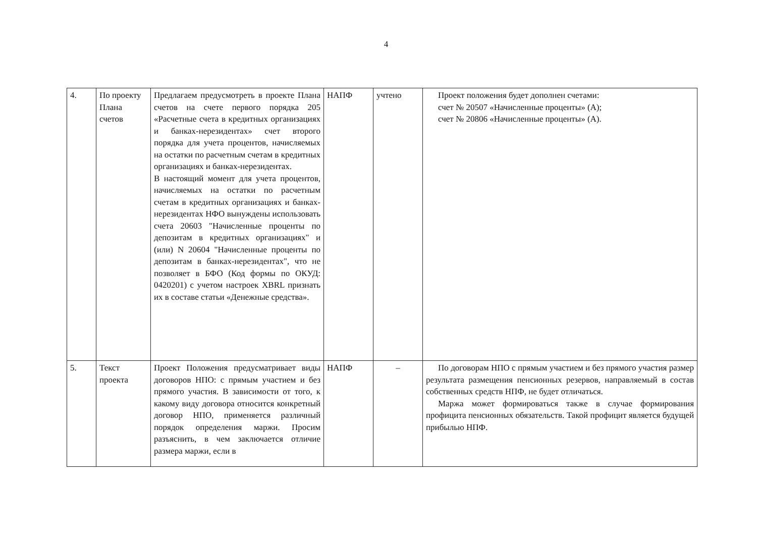4
| 4. | По проекту Плана счетов | Предлагаем предусмотреть в проекте Плана счетов на счете первого порядка 205 «Расчетные счета в кредитных организациях и банках-нерезидентах» счет второго порядка для учета процентов, начисляемых на остатки по расчетным счетам в кредитных организациях и банках-нерезидентах. В настоящий момент для учета процентов, начисляемых на остатки по расчетным счетам в кредитных организациях и банках-нерезидентах НФО вынуждены использовать счета 20603 "Начисленные проценты по депозитам в кредитных организациях" и (или) N 20604 "Начисленные проценты по депозитам в банках-нерезидентах", что не позволяет в БФО (Код формы по ОКУД: 0420201) с учетом настроек XBRL признать их в составе статьи «Денежные средства». | НАПФ | учтено | Проект положения будет дополнен счетами: счет № 20507 «Начисленные проценты» (А); счет № 20806 «Начисленные проценты» (А). |
| 5. | Текст проекта | Проект Положения предусматривает виды договоров НПО: с прямым участием и без прямого участия. В зависимости от того, к какому виду договора относится конкретный договор НПО, применяется различный порядок определения маржи. Просим разъяснить, в чем заключается отличие размера маржи, если в | НАПФ | – | По договорам НПО с прямым участием и без прямого участия размер результата размещения пенсионных резервов, направляемый в состав собственных средств НПФ, не будет отличаться. Маржа может формироваться также в случае формирования профицита пенсионных обязательств. Такой профицит является будущей прибылью НПФ. |